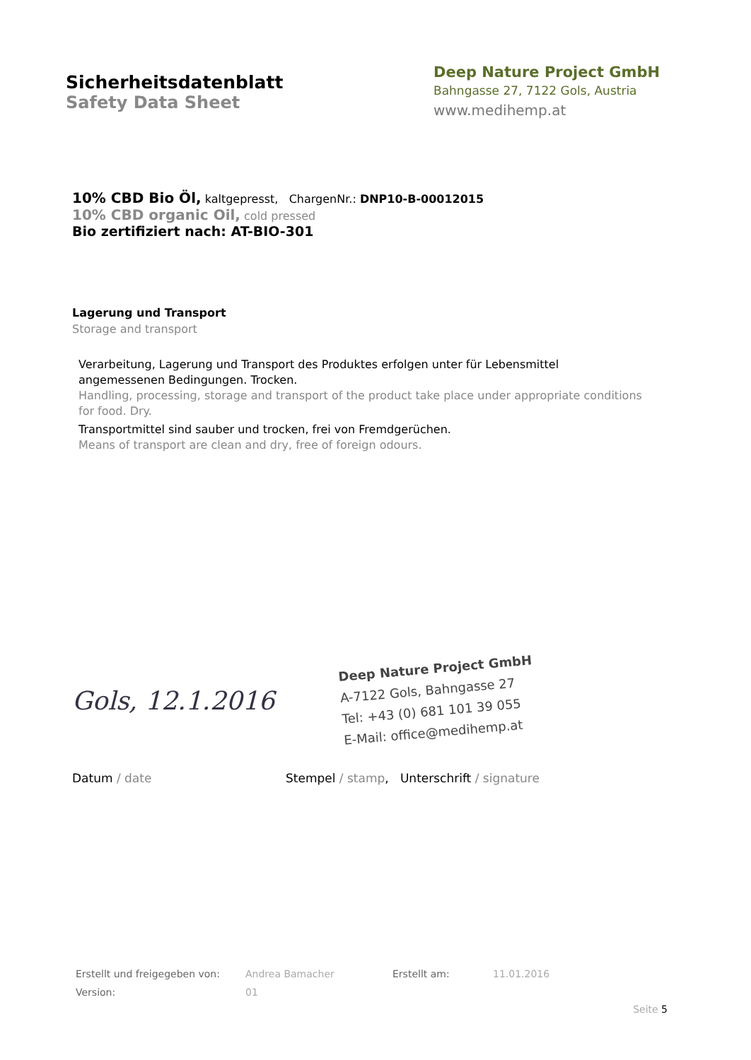Sicherheitsdatenblatt
Safety Data Sheet
Deep Nature Project GmbH
Bahngasse 27, 7122 Gols, Austria
www.medihemp.at
10% CBD Bio Öl, kaltgepresst, ChargenNr.: DNP10-B-00012015
10% CBD organic Oil, cold pressed
Bio zertifiziert nach: AT-BIO-301
Lagerung und Transport
Storage and transport
Verarbeitung, Lagerung und Transport des Produktes erfolgen unter für Lebensmittel angemessenen Bedingungen. Trocken.
Handling, processing, storage and transport of the product take place under appropriate conditions for food. Dry.
Transportmittel sind sauber und trocken, frei von Fremdgerüchen.
Means of transport are clean and dry, free of foreign odours.
Gols, 12.1.2016
Deep Nature Project GmbH
A-7122 Gols, Bahngasse 27
Tel: +43 (0) 681 101 39 055
E-Mail: office@medihemp.at
Datum / date Stempel / stamp, Unterschrift / signature
Erstellt und freigegeben von:
Andrea Bamacher
Erstellt am:
11.01.2016
Version:
01
Seite 5